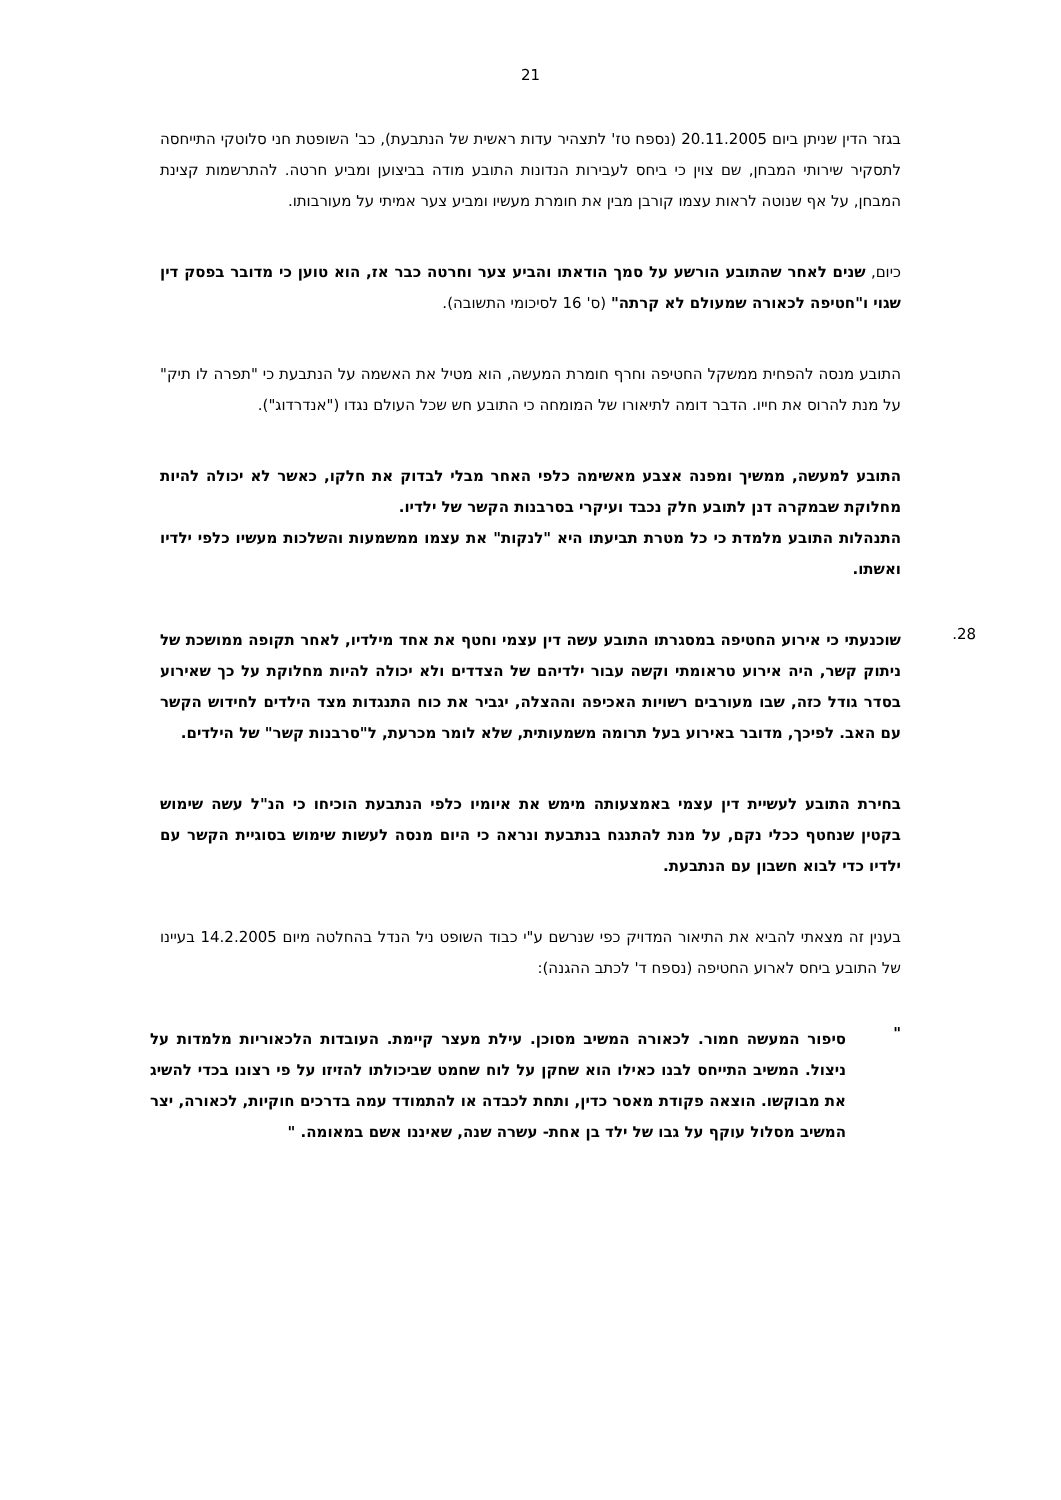21
בגזר הדין שניתן ביום 20.11.2005 (נספח טז' לתצהיר עדות ראשית של הנתבעת), כב' השופטת חני סלוטקי התייחסה לתסקיר שירותי המבחן, שם צוין כי ביחס לעבירות הנדונות התובע מודה בביצוען ומביע חרטה. להתרשמות קצינת המבחן, על אף שנוטה לראות עצמו קורבן מבין את חומרת מעשיו ומביע צער אמיתי על מעורבותו.
כיום, שנים לאחר שהתובע הורשע על סמך הודאתו והביע צער וחרטה כבר אז, הוא טוען כי מדובר בפסק דין שגוי ו"חטיפה לכאורה שמעולם לא קרתה" (ס' 16 לסיכומי התשובה).
התובע מנסה להפחית ממשקל החטיפה וחרף חומרת המעשה, הוא מטיל את האשמה על הנתבעת כי "תפרה לו תיק" על מנת להרוס את חייו. הדבר דומה לתיאורו של המומחה כי התובע חש שכל העולם נגדו ("אנדרדוג").
התובע למעשה, ממשיך ומפנה אצבע מאשימה כלפי האחר מבלי לבדוק את חלקו, כאשר לא יכולה להיות מחלוקת שבמקרה דנן לתובע חלק נכבד ועיקרי בסרבנות הקשר של ילדיו.
התנהלות התובע מלמדת כי כל מטרת תביעתו היא "לנקות" את עצמו ממשמעות והשלכות מעשיו כלפי ילדיו ואשתו.
28.
שוכנעתי כי אירוע החטיפה במסגרתו התובע עשה דין עצמי וחטף את אחד מילדיו, לאחר תקופה ממושכת של ניתוק קשר, היה אירוע טראומתי וקשה עבור ילדיהם של הצדדים ולא יכולה להיות מחלוקת על כך שאירוע בסדר גודל כזה, שבו מעורבים רשויות האכיפה וההצלה, יגביר את כוח התנגדות מצד הילדים לחידוש הקשר עם האב. לפיכך, מדובר באירוע בעל תרומה משמעותית, שלא לומר מכרעת, ל"סרבנות קשר" של הילדים.
בחירת התובע לעשיית דין עצמי באמצעותה מימש את איומיו כלפי הנתבעת הוכיחו כי הנ"ל עשה שימוש בקטין שנחטף ככלי נקם, על מנת להתנגח בנתבעת ונראה כי היום מנסה לעשות שימוש בסוגיית הקשר עם ילדיו כדי לבוא חשבון עם הנתבעת.
בענין זה מצאתי להביא את התיאור המדויק כפי שנרשם ע"י כבוד השופט ניל הנדל בהחלטה מיום 14.2.2005 בעיינו של התובע ביחס לארוע החטיפה (נספח ד' לכתב ההגנה):
"
סיפור המעשה חמור. לכאורה המשיב מסוכן. עילת מעצר קיימת. העובדות הלכאוריות מלמדות על ניצול. המשיב התייחס לבנו כאילו הוא שחקן על לוח שחמט שביכולתו להזיזו על פי רצונו בכדי להשיג את מבוקשו. הוצאה פקודת מאסר כדין, ותחת לכבדה או להתמודד עמה בדרכים חוקיות, לכאורה, יצר המשיב מסלול עוקף על גבו של ילד בן אחת- עשרה שנה, שאיננו אשם במאומה. "